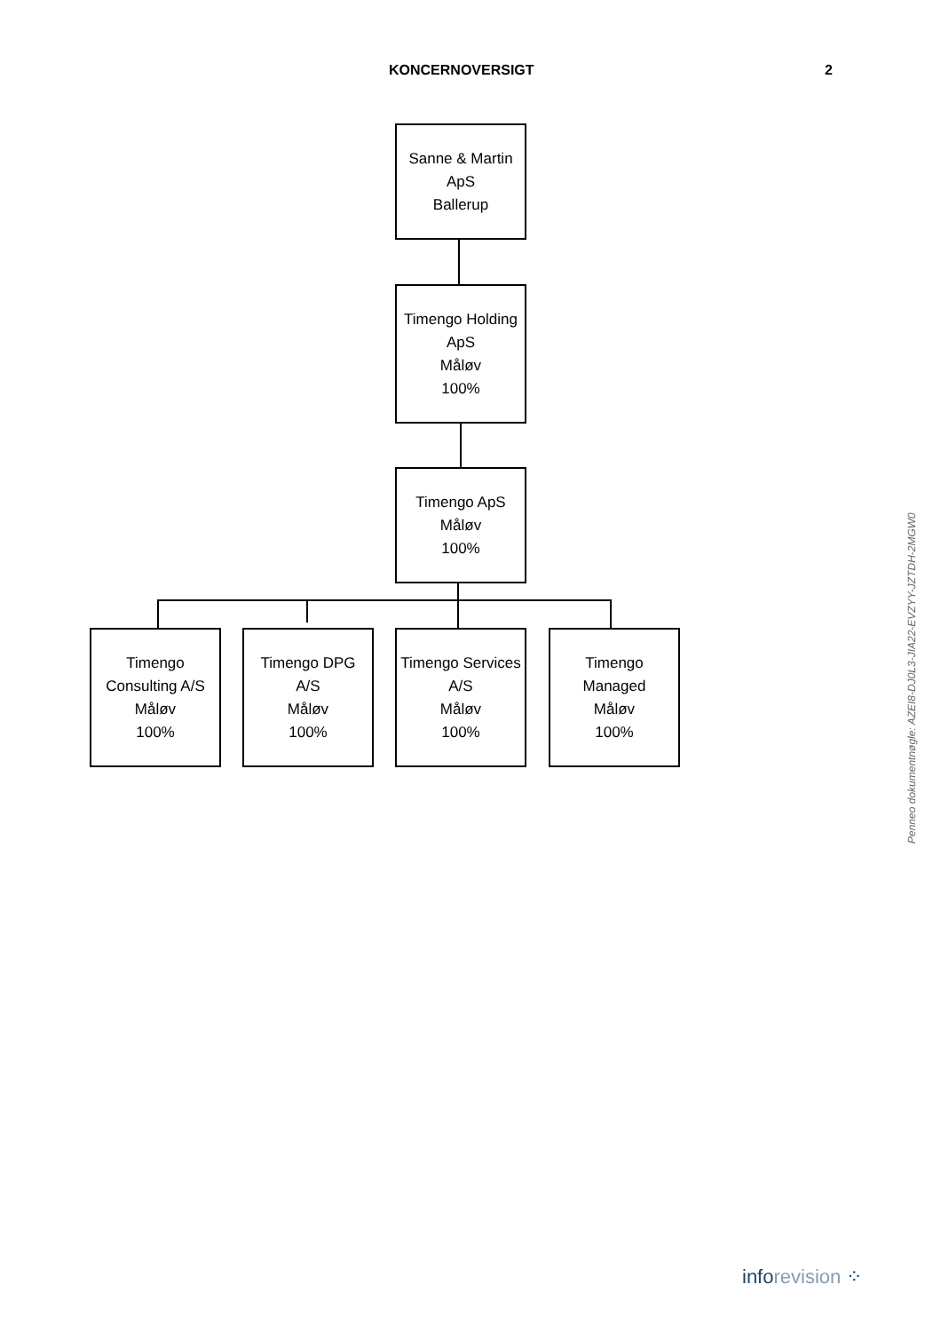KONCERNOVERSIGT 2
Sanne & Martin
ApS
Ballerup
Timengo Holding
ApS
Måløv
100%
Timengo ApS
Måløv
100%
Timengo
Consulting A/S
Måløv
100%
Timengo DPG
A/S
Måløv
100%
Timengo Services
A/S
Måløv
100%
Timengo
Managed
Måløv
100%
Penneo dokumentnøgle: AZEI8-DJ0L3-JIA22-EVZYY-JZTDH-2MGW0
inforevision ⁘